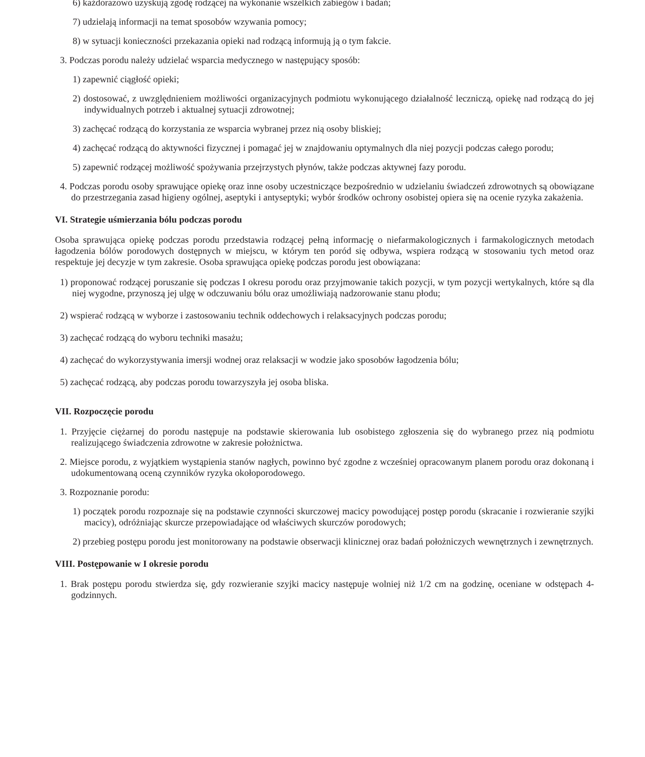6) każdorazowo uzyskują zgodę rodzącej na wykonanie wszelkich zabiegów i badań;
7) udzielają informacji na temat sposobów wzywania pomocy;
8) w sytuacji konieczności przekazania opieki nad rodzącą informują ją o tym fakcie.
3. Podczas porodu należy udzielać wsparcia medycznego w następujący sposób:
1) zapewnić ciągłość opieki;
2) dostosować, z uwzględnieniem możliwości organizacyjnych podmiotu wykonującego działalność leczniczą, opiekę nad rodzącą do jej indywidualnych potrzeb i aktualnej sytuacji zdrowotnej;
3) zachęcać rodzącą do korzystania ze wsparcia wybranej przez nią osoby bliskiej;
4) zachęcać rodzącą do aktywności fizycznej i pomagać jej w znajdowaniu optymalnych dla niej pozycji podczas całego porodu;
5) zapewnić rodzącej możliwość spożywania przejrzystych płynów, także podczas aktywnej fazy porodu.
4. Podczas porodu osoby sprawujące opiekę oraz inne osoby uczestniczące bezpośrednio w udzielaniu świadczeń zdrowotnych są obowiązane do przestrzegania zasad higieny ogólnej, aseptyki i antyseptyki; wybór środków ochrony osobistej opiera się na ocenie ryzyka zakażenia.
VI. Strategie uśmierzania bólu podczas porodu
Osoba sprawująca opiekę podczas porodu przedstawia rodzącej pełną informację o niefarmakologicznych i farmakologicznych metodach łagodzenia bólów porodowych dostępnych w miejscu, w którym ten poród się odbywa, wspiera rodzącą w stosowaniu tych metod oraz respektuje jej decyzje w tym zakresie. Osoba sprawująca opiekę podczas porodu jest obowiązana:
1) proponować rodzącej poruszanie się podczas I okresu porodu oraz przyjmowanie takich pozycji, w tym pozycji wertykalnych, które są dla niej wygodne, przynoszą jej ulgę w odczuwaniu bólu oraz umożliwiają nadzorowanie stanu płodu;
2) wspierać rodzącą w wyborze i zastosowaniu technik oddechowych i relaksacyjnych podczas porodu;
3) zachęcać rodzącą do wyboru techniki masażu;
4) zachęcać do wykorzystywania imersji wodnej oraz relaksacji w wodzie jako sposobów łagodzenia bólu;
5) zachęcać rodzącą, aby podczas porodu towarzyszyła jej osoba bliska.
VII. Rozpoczęcie porodu
1. Przyjęcie ciężarnej do porodu następuje na podstawie skierowania lub osobistego zgłoszenia się do wybranego przez nią podmiotu realizującego świadczenia zdrowotne w zakresie położnictwa.
2. Miejsce porodu, z wyjątkiem wystąpienia stanów nagłych, powinno być zgodne z wcześniej opracowanym planem porodu oraz dokonaną i udokumentowaną oceną czynników ryzyka okołoporodowego.
3. Rozpoznanie porodu:
1) początek porodu rozpoznaje się na podstawie czynności skurczowej macicy powodującej postęp porodu (skracanie i rozwieranie szyjki macicy), odróżniając skurcze przepowiadające od właściwych skurczów porodowych;
2) przebieg postępu porodu jest monitorowany na podstawie obserwacji klinicznej oraz badań położniczych wewnętrznych i zewnętrznych.
VIII. Postępowanie w I okresie porodu
1. Brak postępu porodu stwierdza się, gdy rozwieranie szyjki macicy następuje wolniej niż 1/2 cm na godzinę, oceniane w odstępach 4-godzinnych.